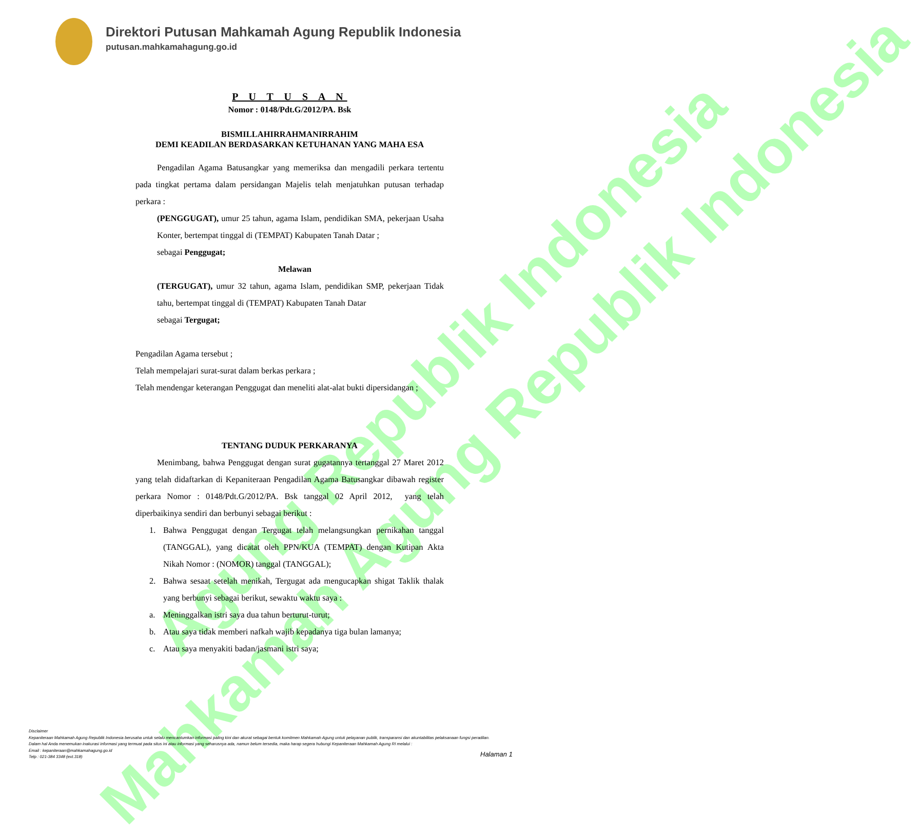Mahkamah Agung Republik Indonesia
Agung Republik Indonesia
Direktori Putusan Mahkamah Agung Republik Indonesia
putusan.mahkamahagung.go.id
P U T U S A N
Nomor : 0148/Pdt.G/2012/PA. Bsk
BISMILLAHIRRAHMANIRRAHIM
DEMI KEADILAN BERDASARKAN KETUHANAN YANG MAHA ESA
Pengadilan Agama Batusangkar yang memeriksa dan mengadili perkara tertentu pada tingkat pertama dalam persidangan Majelis telah menjatuhkan putusan terhadap perkara :
(PENGGUGAT), umur 25 tahun, agama Islam, pendidikan SMA, pekerjaan Usaha Konter, bertempat tinggal di (TEMPAT) Kabupaten Tanah Datar ;
sebagai Penggugat;
Melawan
(TERGUGAT), umur 32 tahun, agama Islam, pendidikan SMP, pekerjaan Tidak tahu, bertempat tinggal di (TEMPAT) Kabupaten Tanah Datar
sebagai Tergugat;
Pengadilan Agama tersebut ;
Telah mempelajari surat-surat dalam berkas perkara ;
Telah mendengar keterangan Penggugat dan meneliti alat-alat bukti dipersidangan ;
TENTANG DUDUK PERKARANYA
Menimbang, bahwa Penggugat dengan surat gugatannya tertanggal 27 Maret 2012 yang telah didaftarkan di Kepaniteraan Pengadilan Agama Batusangkar dibawah register perkara Nomor : 0148/Pdt.G/2012/PA. Bsk tanggal 02 April 2012, yang telah diperbaikinya sendiri dan berbunyi sebagai berikut :
1. Bahwa Penggugat dengan Tergugat telah melangsungkan pernikahan tanggal (TANGGAL), yang dicatat oleh PPN/KUA (TEMPAT) dengan Kutipan Akta Nikah Nomor : (NOMOR) tanggal (TANGGAL);
2. Bahwa sesaat setelah menikah, Tergugat ada mengucapkan shigat Taklik thalak yang berbunyi sebagai berikut, sewaktu waktu saya :
a. Meninggalkan istri saya dua tahun berturut-turut;
b. Atau saya tidak memberi nafkah wajib kepadanya tiga bulan lamanya;
c. Atau saya menyakiti badan/jasmani istri saya;
Disclaimer
Kepaniteraan Mahkamah Agung Republik Indonesia berusaha untuk selalu mencantumkan informasi paling kini dan akurat sebagai bentuk komitmen Mahkamah Agung untuk pelayanan publik, transparansi dan akuntabilitas pelaksanaan fungsi peradilan.
Dalam hal Anda menemukan inakurasi informasi yang termuat pada situs ini atau informasi yang seharusnya ada, namun belum tersedia, maka harap segera hubungi Kepaniteraan Mahkamah Agung RI melalui :
Email : kepaniteraan@mahkamahagung.go.id
Telp : 021-384 3348 (ext.318)
Halaman 1